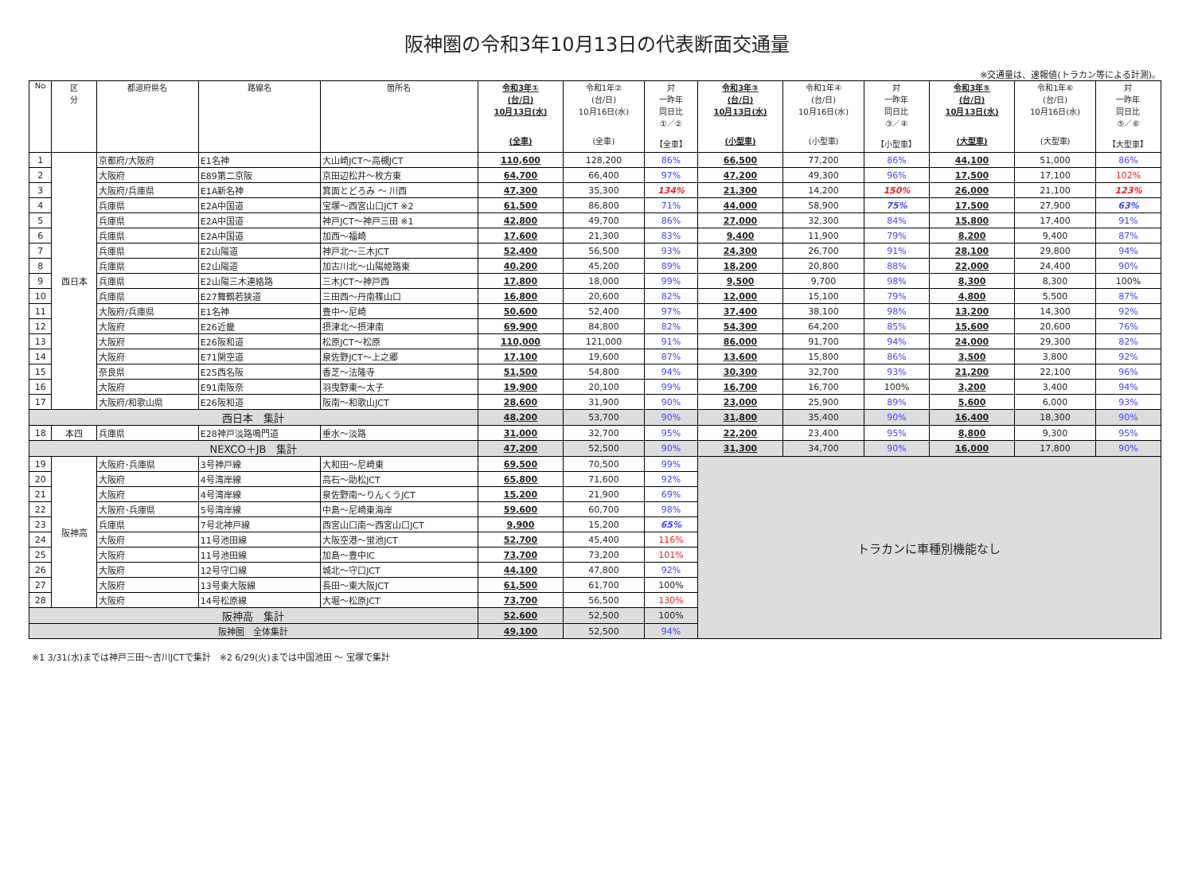阪神圏の令和3年10月13日の代表断面交通量
※交通量は、速報値(トラカン等による計測)。
| No | 区 分 | 都道府県名 | 路線名 | 箇所名 | 令和3年① (台/日) 10月13日(水) (全車) | 令和1年② (台/日) 10月16日(水) (全車) | 対 一昨年 同日比 ①／② 【全車】 | 令和3年③ (台/日) 10月13日(水) (小型車) | 令和1年④ (台/日) 10月16日(水) (小型車) | 対 一昨年 同日比 ③／④ 【小型車】 | 令和3年⑤ (台/日) 10月13日(水) (大型車) | 令和1年⑥ (台/日) 10月16日(水) (大型車) | 対 一昨年 同日比 ⑤／⑥ 【大型車】 |
| --- | --- | --- | --- | --- | --- | --- | --- | --- | --- | --- | --- | --- | --- |
| 1 | 西日本 | 京都府/大阪府 | E1名神 | 大山崎JCT～高槻JCT | 110,600 | 128,200 | 86% | 66,500 | 77,200 | 86% | 44,100 | 51,000 | 86% |
| 2 | | 大阪府 | E89第二京阪 | 京田辺松井～枚方東 | 64,700 | 66,400 | 97% | 47,200 | 49,300 | 96% | 17,500 | 17,100 | 102% |
| 3 | | 大阪府/兵庫県 | E1A新名神 | 箕面とどろみ ～ 川西 | 47,300 | 35,300 | 134% | 21,300 | 14,200 | 150% | 26,000 | 21,100 | 123% |
| 4 | | 兵庫県 | E2A中国道 | 宝塚～西宮山口JCT ※2 | 61,500 | 86,800 | 71% | 44,000 | 58,900 | 75% | 17,500 | 27,900 | 63% |
| 5 | | 兵庫県 | E2A中国道 | 神戸JCT～神戸三田 ※1 | 42,800 | 49,700 | 86% | 27,000 | 32,300 | 84% | 15,800 | 17,400 | 91% |
| 6 | | 兵庫県 | E2A中国道 | 加西～福崎 | 17,600 | 21,300 | 83% | 9,400 | 11,900 | 79% | 8,200 | 9,400 | 87% |
| 7 | | 兵庫県 | E2山陽道 | 神戸北～三木JCT | 52,400 | 56,500 | 93% | 24,300 | 26,700 | 91% | 28,100 | 29,800 | 94% |
| 8 | | 兵庫県 | E2山陽道 | 加古川北～山陽姫路東 | 40,200 | 45,200 | 89% | 18,200 | 20,800 | 88% | 22,000 | 24,400 | 90% |
| 9 | | 兵庫県 | E2山陽三木連絡路 | 三木JCT～神戸西 | 17,800 | 18,000 | 99% | 9,500 | 9,700 | 98% | 8,300 | 8,300 | 100% |
| 10 | | 兵庫県 | E27舞鶴若狭道 | 三田西～丹南篠山口 | 16,800 | 20,600 | 82% | 12,000 | 15,100 | 79% | 4,800 | 5,500 | 87% |
| 11 | | 大阪府/兵庫県 | E1名神 | 豊中～尼崎 | 50,600 | 52,400 | 97% | 37,400 | 38,100 | 98% | 13,200 | 14,300 | 92% |
| 12 | | 大阪府 | E26近畿 | 摂津北～摂津南 | 69,900 | 84,800 | 82% | 54,300 | 64,200 | 85% | 15,600 | 20,600 | 76% |
| 13 | | 大阪府 | E26阪和道 | 松原JCT～松原 | 110,000 | 121,000 | 91% | 86,000 | 91,700 | 94% | 24,000 | 29,300 | 82% |
| 14 | | 大阪府 | E71関空道 | 泉佐野JCT～上之郷 | 17,100 | 19,600 | 87% | 13,600 | 15,800 | 86% | 3,500 | 3,800 | 92% |
| 15 | | 奈良県 | E25西名阪 | 香芝～法隆寺 | 51,500 | 54,800 | 94% | 30,300 | 32,700 | 93% | 21,200 | 22,100 | 96% |
| 16 | | 大阪府 | E91南阪奈 | 羽曳野東～太子 | 19,900 | 20,100 | 99% | 16,700 | 16,700 | 100% | 3,200 | 3,400 | 94% |
| 17 | | 大阪府/和歌山県 | E26阪和道 | 阪南～和歌山JCT | 28,600 | 31,900 | 90% | 23,000 | 25,900 | 89% | 5,600 | 6,000 | 93% |
| 西日本 集計 | | | | | 48,200 | 53,700 | 90% | 31,800 | 35,400 | 90% | 16,400 | 18,300 | 90% |
| 18 | 本四 | 兵庫県 | E28神戸淡路鳴門道 | 垂水～淡路 | 31,000 | 32,700 | 95% | 22,200 | 23,400 | 95% | 8,800 | 9,300 | 95% |
| NEXCO＋JB 集計 | | | | | 47,200 | 52,500 | 90% | 31,300 | 34,700 | 90% | 16,000 | 17,800 | 90% |
| 19 | 阪神高 | 大阪府･兵庫県 | 3号神戸線 | 大和田～尼崎東 | 69,500 | 70,500 | 99% | トラカンに車種別機能なし | | | | | |
| 20 | | 大阪府 | 4号湾岸線 | 高石～助松JCT | 65,800 | 71,600 | 92% | | | | | | |
| 21 | | 大阪府 | 4号湾岸線 | 泉佐野南～りんくうJCT | 15,200 | 21,900 | 69% | | | | | | |
| 22 | | 大阪府･兵庫県 | 5号湾岸線 | 中島～尼崎東海岸 | 59,600 | 60,700 | 98% | | | | | | |
| 23 | | 兵庫県 | 7号北神戸線 | 西宮山口南～西宮山口JCT | 9,900 | 15,200 | 65% | | | | | | |
| 24 | | 大阪府 | 11号池田線 | 大阪空港～蛍池JCT | 52,700 | 45,400 | 116% | | | | | | |
| 25 | | 大阪府 | 11号池田線 | 加島～豊中IC | 73,700 | 73,200 | 101% | | | | | | |
| 26 | | 大阪府 | 12号守口線 | 城北～守口JCT | 44,100 | 47,800 | 92% | | | | | | |
| 27 | | 大阪府 | 13号東大阪線 | 長田～東大阪JCT | 61,500 | 61,700 | 100% | | | | | | |
| 28 | | 大阪府 | 14号松原線 | 大堀～松原JCT | 73,700 | 56,500 | 130% | | | | | | |
| 阪神高 集計 | | | | | 52,600 | 52,500 | 100% | | | | | | |
| 阪神圏 全体集計 | | | | | 49,100 | 52,500 | 94% | | | | | | |
※1 3/31(水)までは神戸三田～吉川JCTで集計　※2 6/29(火)までは中国池田 ～ 宝塚で集計